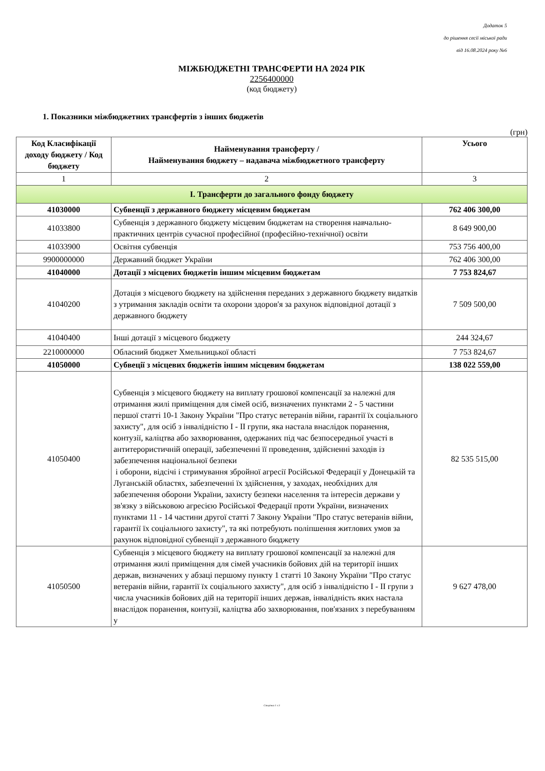Додаток 5
до рішення сесії міської ради
від 16.08.2024 року №6
МІЖБЮДЖЕТНІ ТРАНСФЕРТИ НА 2024 РІК
2256400000
(код бюджету)
1. Показники міжбюджетних трансфертів з інших бюджетів
(грн)
| Код Класифікації доходу бюджету / Код бюджету | Найменування трансферту / Найменування бюджету – надавача міжбюджетного трансферту | Усього |
| --- | --- | --- |
| 1 | 2 | 3 |
| I. Трансферти до загального фонду бюджету | | |
| 41030000 | Субвенції з державного бюджету місцевим бюджетам | 762 406 300,00 |
| 41033800 | Субвенція з державного бюджету місцевим бюджетам на створення навчально-практичних центрів сучасної професійної (професійно-технічної) освіти | 8 649 900,00 |
| 41033900 | Освітня субвенція | 753 756 400,00 |
| 9900000000 | Державний бюджет України | 762 406 300,00 |
| 41040000 | Дотації з місцевих бюджетів іншим місцевим бюджетам | 7 753 824,67 |
| 41040200 | Дотація з місцевого бюджету на здійснення переданих з державного бюджету видатків з утримання закладів освіти та охорони здоров'я за рахунок відповідної дотації з державного бюджету | 7 509 500,00 |
| 41040400 | Інші дотації з місцевого бюджету | 244 324,67 |
| 2210000000 | Обласний бюджет Хмельницької області | 7 753 824,67 |
| 41050000 | Субвеції з місцевих бюджетів іншим місцевим бюджетам | 138 022 559,00 |
| 41050400 | Субвенція з місцевого бюджету на виплату грошової компенсації за належні для отримання жилі приміщення для сімей осіб, визначених пунктами 2 - 5 частини першої статті 10-1 Закону України "Про статус ветеранів війни, гарантії їх соціального захисту", для осіб з інвалідністю I - II групи, яка настала внаслідок поранення, контузії, каліцтва або захворювання, одержаних під час безпосередньої участі в антитерористичній операції, забезпеченні її проведення, здійсненні заходів із забезпечення національної безпеки і оборони, відсічі і стримування збройної агресії Російської Федерації у Донецькій та Луганській областях, забезпеченні їх здійснення, у заходах, необхідних для забезпечення оборони України, захисту безпеки населення та інтересів держави у зв'язку з військовою агресією Російської Федерації проти України, визначених пунктами 11 - 14 частини другої статті 7 Закону України "Про статус ветеранів війни, гарантії їх соціального захисту", та які потребують поліпшення житлових умов за рахунок відповідної субвенції з державного бюджету | 82 535 515,00 |
| 41050500 | Субвенція з місцевого бюджету на виплату грошової компенсації за належні для отримання жилі приміщення для сімей учасників бойових дій на території інших держав, визначених у абзаці першому пункту 1 статті 10 Закону України "Про статус ветеранів війни, гарантії їх соціального захисту", для осіб з інвалідністю I - II групи з числа учасників бойових дій на території інших держав, інвалідність яких настала внаслідок поранення, контузії, каліцтва або захворювання, пов'язаних з перебуванням у | 9 627 478,00 |
Сторінка 1 з 3